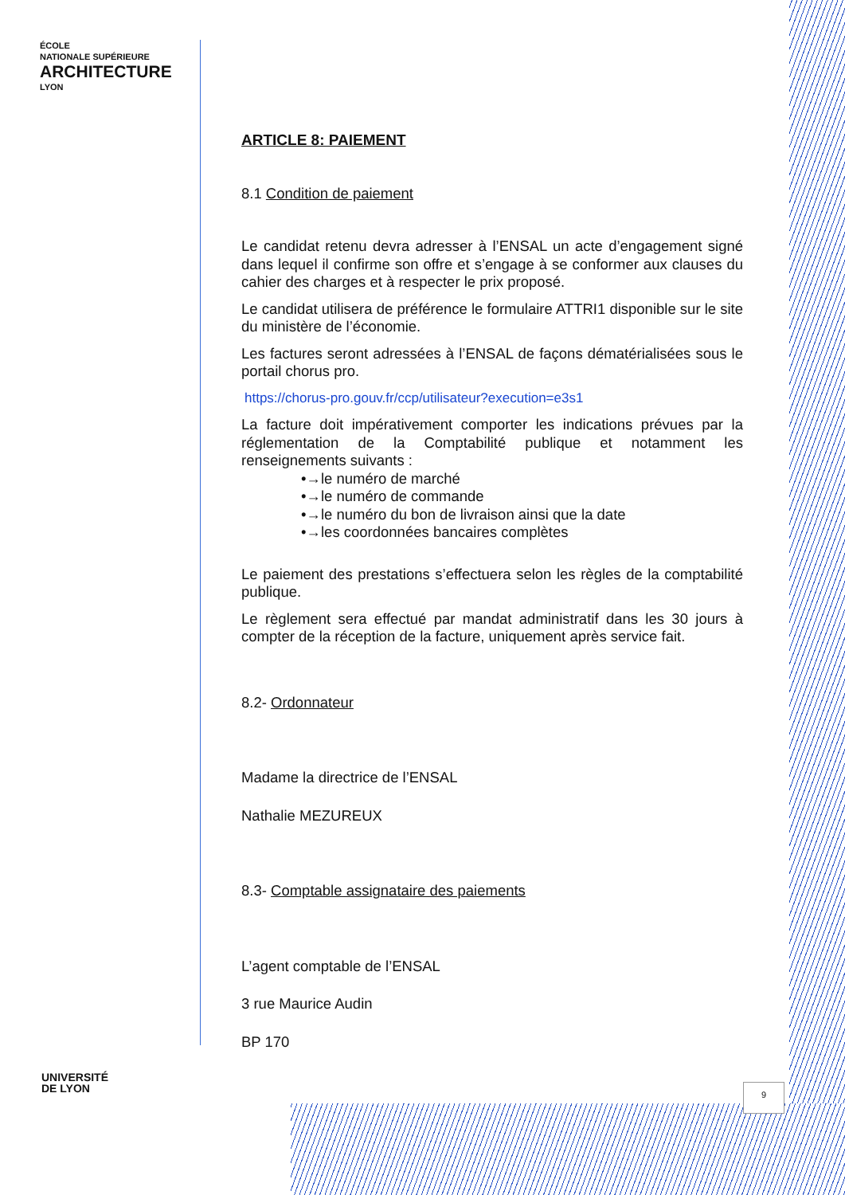ÉCOLE
NATIONALE SUPÉRIEURE
ARCHITECTURE
LYON
ARTICLE 8: PAIEMENT
8.1 Condition de paiement
Le candidat retenu devra adresser à l’ENSAL un acte d’engagement signé dans lequel il confirme son offre et s’engage à se conformer aux clauses du cahier des charges et à respecter le prix proposé.
Le candidat utilisera de préférence le formulaire ATTRI1 disponible sur le site du ministère de l’économie.
Les factures seront adressées à l’ENSAL de façons dématérialisées sous le portail chorus pro.
https://chorus-pro.gouv.fr/ccp/utilisateur?execution=e3s1
La facture doit impérativement comporter les indications prévues par la réglementation de la Comptabilité publique et notamment les renseignements suivants :
•→le numéro de marché
•→le numéro de commande
•→le numéro du bon de livraison ainsi que la date
•→les coordonnées bancaires complètes
Le paiement des prestations s’effectuera selon les règles de la comptabilité publique.
Le règlement sera effectué par mandat administratif dans les 30 jours à compter de la réception de la facture, uniquement après service fait.
8.2- Ordonnateur
Madame la directrice de l’ENSAL
Nathalie MEZUREUX
8.3- Comptable assignataire des paiements
L’agent comptable de l’ENSAL
3 rue Maurice Audin
BP 170
UNIVERSITÉ
DE LYON
9